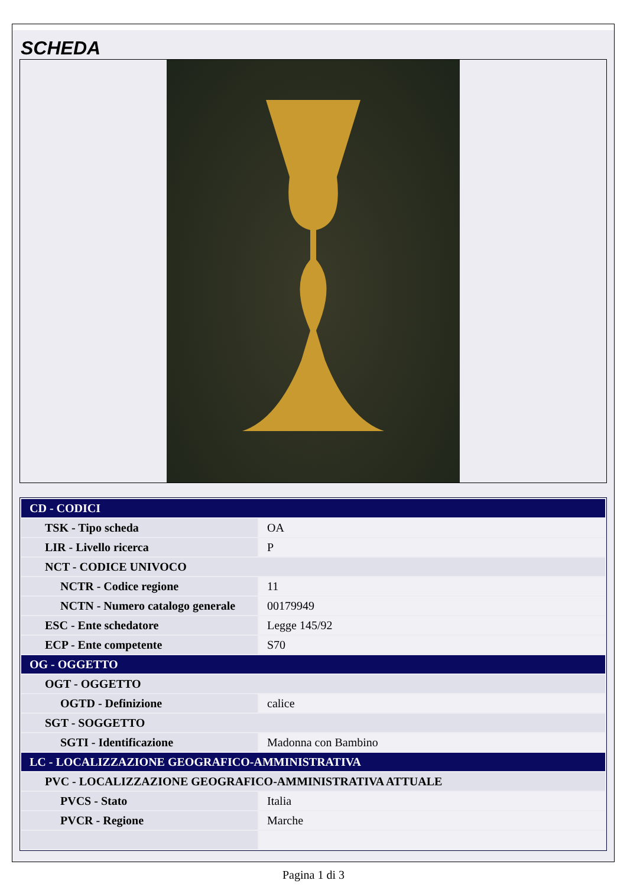SCHEDA
| CD - CODICI | |
| TSK - Tipo scheda | OA |
| LIR - Livello ricerca | P |
| NCT - CODICE UNIVOCO | |
| NCTR - Codice regione | 11 |
| NCTN - Numero catalogo generale | 00179949 |
| ESC - Ente schedatore | Legge 145/92 |
| ECP - Ente competente | S70 |
| OG - OGGETTO | |
| OGT - OGGETTO | |
| OGTD - Definizione | calice |
| SGT - SOGGETTO | |
| SGTI - Identificazione | Madonna con Bambino |
| LC - LOCALIZZAZIONE GEOGRAFICO-AMMINISTRATIVA | |
| PVC - LOCALIZZAZIONE GEOGRAFICO-AMMINISTRATIVA ATTUALE | |
| PVCS - Stato | Italia |
| PVCR - Regione | Marche |
Pagina 1 di 3